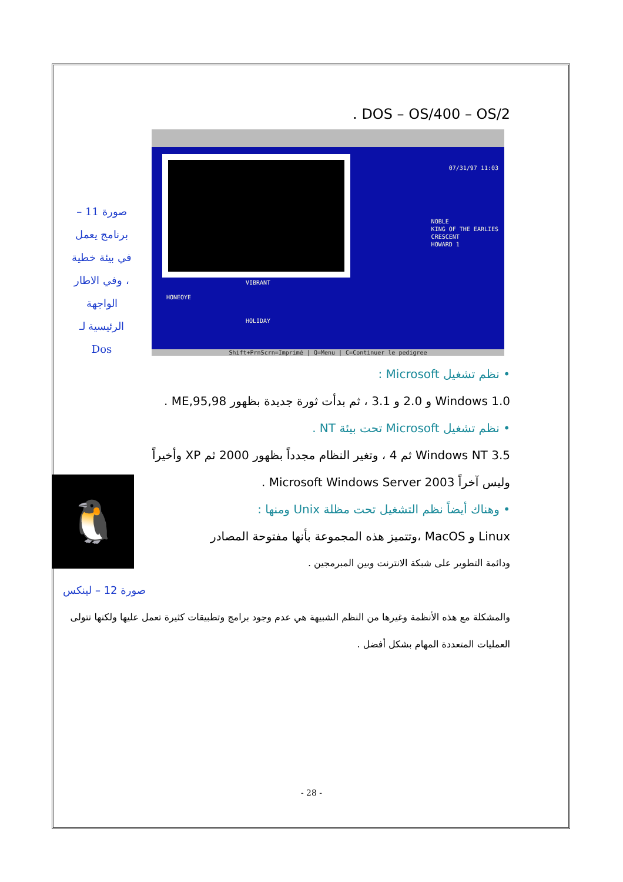DOS – OS/400 – OS/2 .
صورة 11 –
برنامج يعمل
في بيئة خطية
، وفي الاطار
الواجهة
الرئيسية لـ
Dos
07/31/97 11:03
HONEOYE
VIBRANT
HOLIDAY
NOBLE
KING OF THE EARLIES
CRESCENT
HOWARD 1
Shift+PrnScrn=Imprimé | Q=Menu | C=Continuer le pedigree
• نظم تشغيل Microsoft :
Windows 1.0 و 2.0 و 3.1 ، ثم بدأت ثورة جديدة بظهور 95,98,ME .
• نظم تشغيل Microsoft تحت بيئة NT .
Windows NT 3.5 ثم 4 ، وتغير النظام مجدداً بظهور 2000 ثم XP وأخيراً
وليس آخراً Microsoft Windows Server 2003 .
• وهناك أيضاً نظم التشغيل تحت مظلة Unix ومنها :
Linux و MacOS ،وتتميز هذه المجموعة بأنها مفتوحة المصادر
ودائمة التطوير على شبكة الانترنت وبين المبرمجين .
🐧
صورة 12 – لينكس
والمشكلة مع هذه الأنظمة وغيرها من النظم الشبيهة هي عدم وجود برامج وتطبيقات كثيرة تعمل عليها ولكنها تتولى العمليات المتعددة المهام بشكل أفضل .
- 28 -